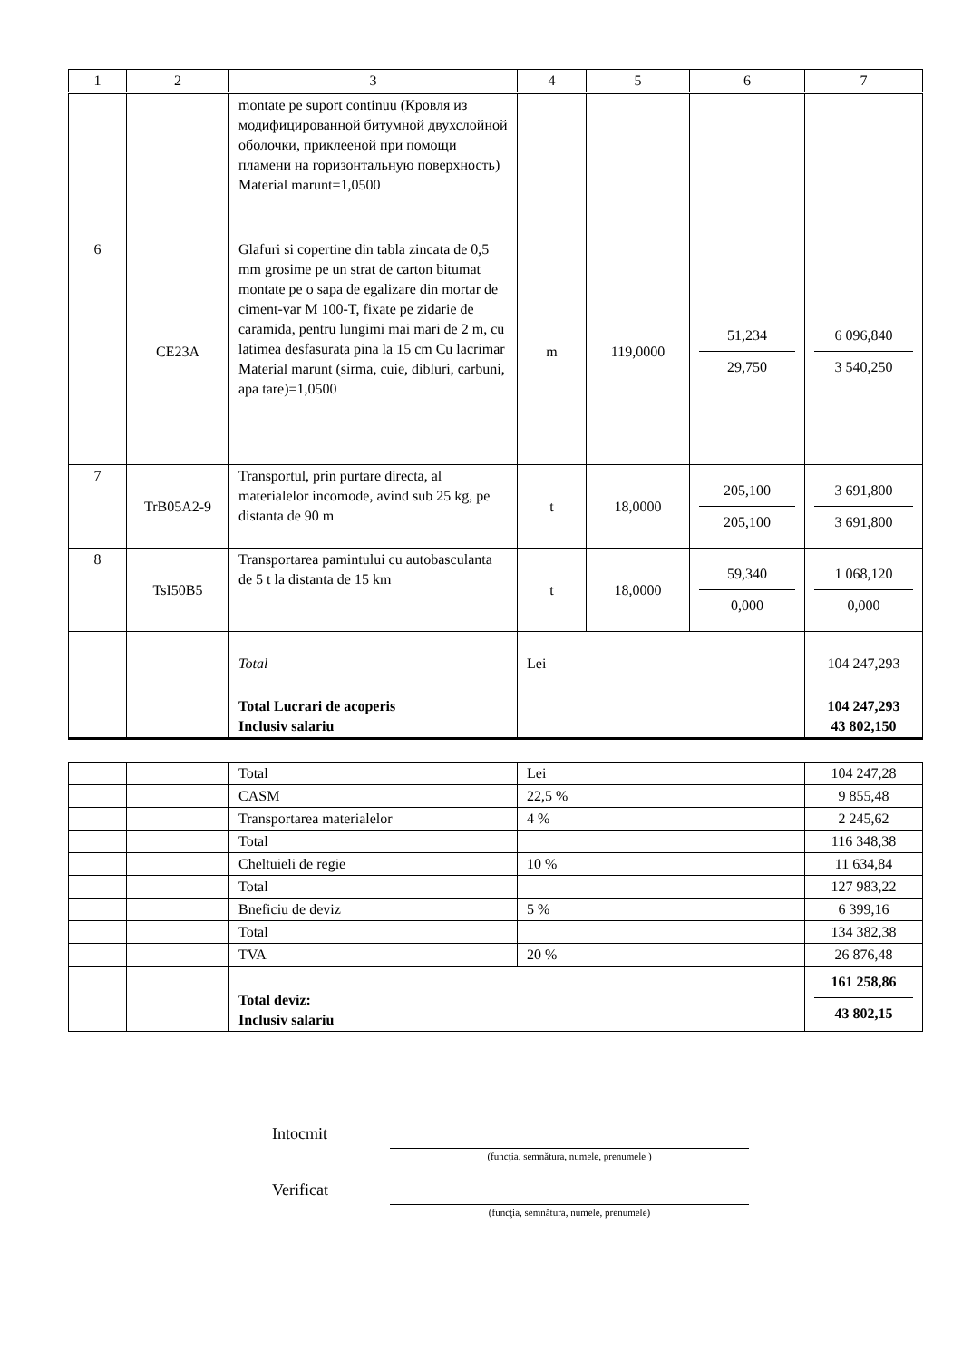| 1 | 2 | 3 | 4 | 5 | 6 | 7 |
| | | montate pe suport continuu (Кровля из модифицированной битумной двухслойной оболочки, приклееной при помощи пламени на горизонтальную поверхность) Material marunt=1,0500 | | | | |
| 6 | CE23A | Glafuri si copertine din tabla zincata de 0,5 mm grosime pe un strat de carton bitumat montate pe o sapa de egalizare din mortar de ciment-var M 100-T, fixate pe zidarie de caramida, pentru lungimi mai mari de 2 m, cu latimea desfasurata pina la 15 cm Cu lacrimar Material marunt (sirma, cuie, dibluri, carbuni, apa tare)=1,0500 | m | 119,0000 | 51,234 29,750 | 6 096,840 3 540,250 |
| 7 | TrB05A2-9 | Transportul, prin purtare directa, al materialelor incomode, avind sub 25 kg, pe distanta de 90 m | t | 18,0000 | 205,100 205,100 | 3 691,800 3 691,800 |
| 8 | TsI50B5 | Transportarea pamintului cu autobasculanta de 5 t la distanta de 15 km | t | 18,0000 | 59,340 0,000 | 1 068,120 0,000 |
| | | Total | Lei | | | 104 247,293 |
| | | Total Lucrari de acoperis Inclusiv salariu | | | | 104 247,293 43 802,150 |
| | | Total | Lei | 104 247,28 |
| | | CASM | 22,5 % | 9 855,48 |
| | | Transportarea materialelor | 4 % | 2 245,62 |
| | | Total | | 116 348,38 |
| | | Cheltuieli de regie | 10 % | 11 634,84 |
| | | Total | | 127 983,22 |
| | | Bneficiu de deviz | 5 % | 6 399,16 |
| | | Total | | 134 382,38 |
| | | TVA | 20 % | 26 876,48 |
| | | Total deviz: Inclusiv salariu | | 161 258,86 43 802,15 |
Intocmit
(funcţia, semnătura, numele, prenumele )
Verificat
(funcţia, semnătura, numele, prenumele)